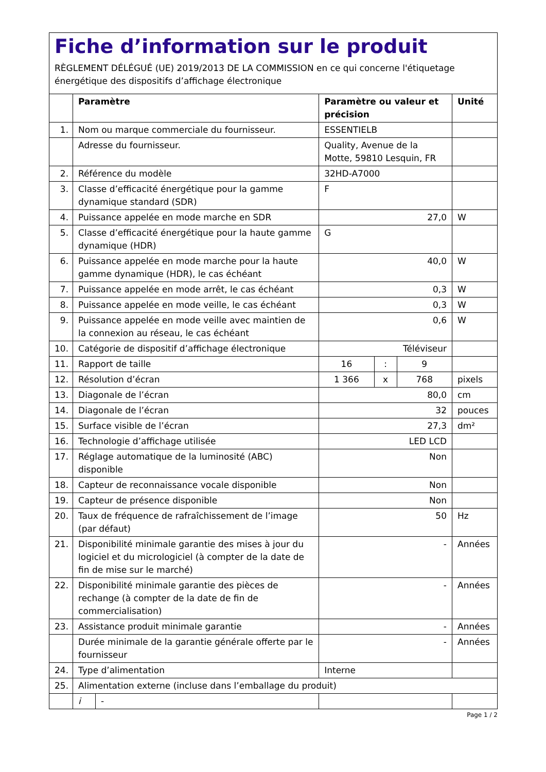Fiche d’information sur le produit
RÈGLEMENT DÉLÉGUÉ (UE) 2019/2013 DE LA COMMISSION en ce qui concerne l'étiquetage énergétique des dispositifs d’affichage électronique
| | Paramètre | | Paramètre ou valeur et précision | | | Unité |
| --- | --- | --- | --- | --- | --- | --- |
| 1. | Nom ou marque commerciale du fournisseur. | | ESSENTIELB | | | |
| | Adresse du fournisseur. | | Quality, Avenue de la Motte, 59810 Lesquin, FR | | | |
| 2. | Référence du modèle | | 32HD-A7000 | | | |
| 3. | Classe d’efficacité énergétique pour la gamme dynamique standard (SDR) | | F | | | |
| 4. | Puissance appelée en mode marche en SDR | | 27,0 | | | W |
| 5. | Classe d’efficacité énergétique pour la haute gamme dynamique (HDR) | | G | | | |
| 6. | Puissance appelée en mode marche pour la haute gamme dynamique (HDR), le cas échéant | | 40,0 | | | W |
| 7. | Puissance appelée en mode arrêt, le cas échéant | | 0,3 | | | W |
| 8. | Puissance appelée en mode veille, le cas échéant | | 0,3 | | | W |
| 9. | Puissance appelée en mode veille avec maintien de la connexion au réseau, le cas échéant | | 0,6 | | | W |
| 10. | Catégorie de dispositif d’affichage électronique | | Téléviseur | | | |
| 11. | Rapport de taille | | 16 | : | 9 | |
| 12. | Résolution d’écran | | 1 366 | x | 768 | pixels |
| 13. | Diagonale de l’écran | | 80,0 | | | cm |
| 14. | Diagonale de l’écran | | 32 | | | pouces |
| 15. | Surface visible de l’écran | | 27,3 | | | dm² |
| 16. | Technologie d’affichage utilisée | | LED LCD | | | |
| 17. | Réglage automatique de la luminosité (ABC) disponible | | Non | | | |
| 18. | Capteur de reconnaissance vocale disponible | | Non | | | |
| 19. | Capteur de présence disponible | | Non | | | |
| 20. | Taux de fréquence de rafraîchissement de l’image (par défaut) | | 50 | | | Hz |
| 21. | Disponibilité minimale garantie des mises à jour du logiciel et du micrologiciel (à compter de la date de fin de mise sur le marché) | | - | | | Années |
| 22. | Disponibilité minimale garantie des pièces de rechange (à compter de la date de fin de commercialisation) | | - | | | Années |
| 23. | Assistance produit minimale garantie | | - | | | Années |
| | Durée minimale de la garantie générale offerte par le fournisseur | | - | | | Années |
| 24. | Type d’alimentation | | Interne | | | |
| 25. | Alimentation externe (incluse dans l’emballage du produit) | | | | | |
| | i | - | | | | |
Page 1 / 2